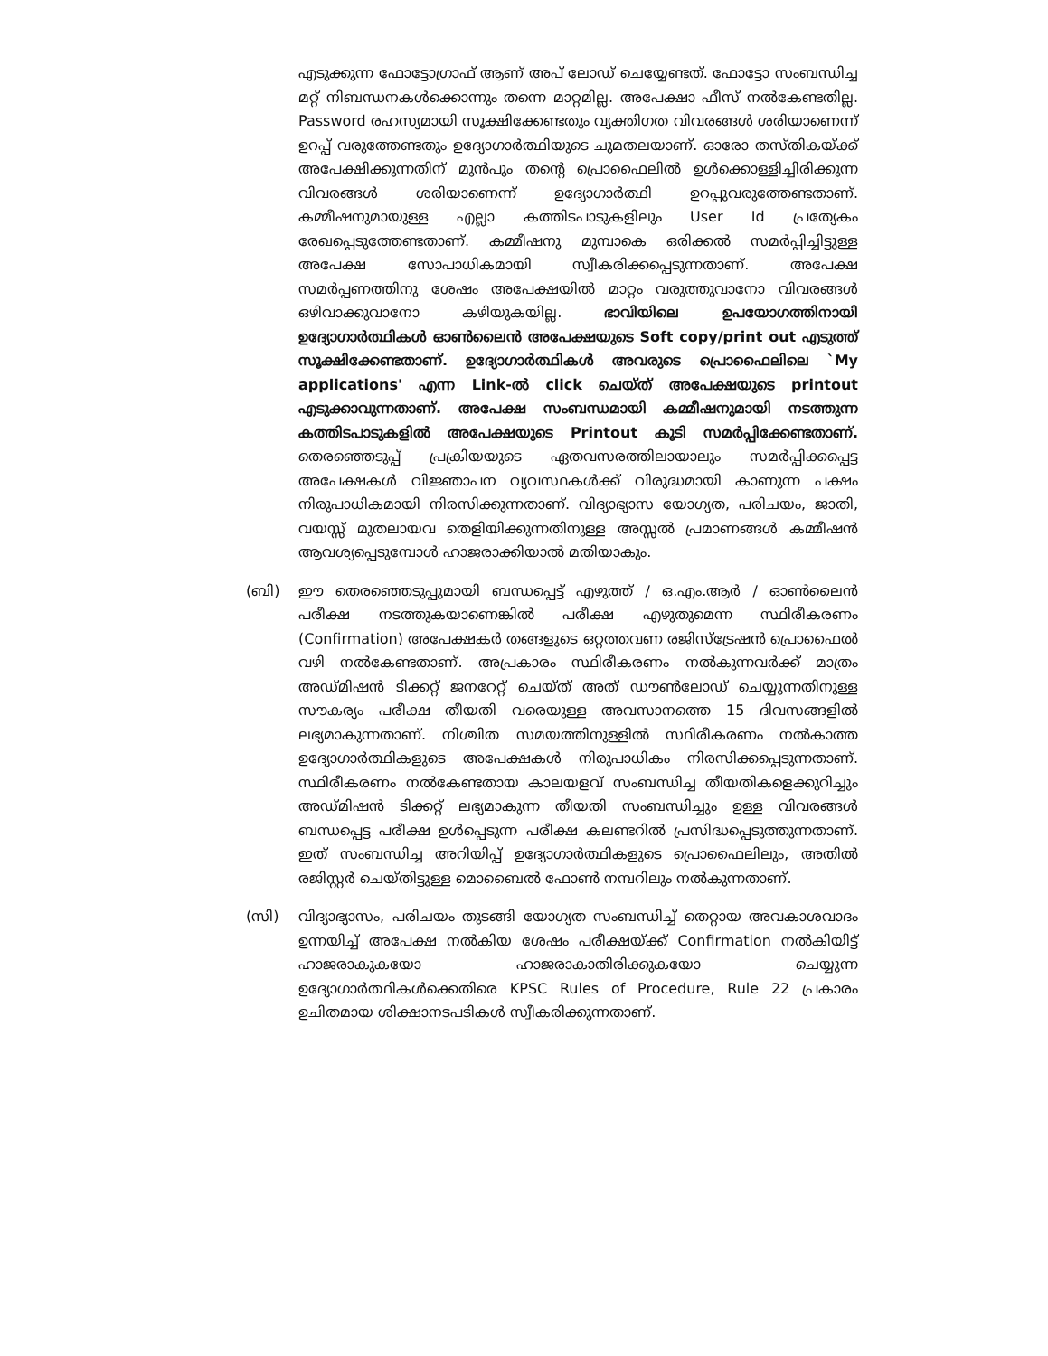എടുക്കുന്ന ഫോട്ടോഗ്രാഫ് ആണ് അപ് ലോഡ് ചെയ്യേണ്ടത്. ഫോട്ടോ സംബന്ധിച്ച മറ്റ് നിബന്ധനകൾക്കൊന്നും തന്നെ മാറ്റമില്ല. അപേക്ഷാ ഫീസ് നൽകേണ്ടതില്ല. Password രഹസ്യമായി സൂക്ഷിക്കേണ്ടതും വ്യക്തിഗത വിവരങ്ങൾ ശരിയാണെന്ന് ഉറപ്പ് വരുത്തേണ്ടതും ഉദ്യോഗാർത്ഥിയുടെ ചുമതലയാണ്. ഓരോ തസ്തികയ്ക്ക് അപേക്ഷിക്കുന്നതിന് മുൻപും തന്റെ പ്രൊഫൈലിൽ ഉൾക്കൊള്ളിച്ചിരിക്കുന്ന വിവരങ്ങൾ ശരിയാണെന്ന് ഉദ്യോഗാർത്ഥി ഉറപ്പുവരുത്തേണ്ടതാണ്. കമ്മീഷനുമായുള്ള എല്ലാ കത്തിടപാടുകളിലും User Id പ്രത്യേകം രേഖപ്പെടുത്തേണ്ടതാണ്. കമ്മീഷനു മുമ്പാകെ ഒരിക്കൽ സമർപ്പിച്ചിട്ടുള്ള അപേക്ഷ സോപാധികമായി സ്വീകരിക്കപ്പെടുന്നതാണ്. അപേക്ഷ സമർപ്പണത്തിനു ശേഷം അപേക്ഷയിൽ മാറ്റം വരുത്തുവാനോ വിവരങ്ങൾ ഒഴിവാക്കുവാനോ കഴിയുകയില്ല. ഭാവിയിലെ ഉപയോഗത്തിനായി ഉദ്യോഗാർത്ഥികൾ ഓൺലൈൻ അപേക്ഷയുടെ Soft copy/print out എടുത്ത് സൂക്ഷിക്കേണ്ടതാണ്. ഉദ്യോഗാർത്ഥികൾ അവരുടെ പ്രൊഫൈലിലെ `My applications' എന്ന Link-ൽ click ചെയ്ത് അപേക്ഷയുടെ printout എടുക്കാവുന്നതാണ്. അപേക്ഷ സംബന്ധമായി കമ്മീഷനുമായി നടത്തുന്ന കത്തിടപാടുകളിൽ അപേക്ഷയുടെ Printout കൂടി സമർപ്പിക്കേണ്ടതാണ്. തെരഞ്ഞെടുപ്പ് പ്രക്രിയയുടെ ഏതവസരത്തിലായാലും സമർപ്പിക്കപ്പെട്ട അപേക്ഷകൾ വിജ്ഞാപന വ്യവസ്ഥകൾക്ക് വിരുദ്ധമായി കാണുന്ന പക്ഷം നിരുപാധികമായി നിരസിക്കുന്നതാണ്. വിദ്യാഭ്യാസ യോഗ്യത, പരിചയം, ജാതി, വയസ്സ് മുതലായവ തെളിയിക്കുന്നതിനുള്ള അസ്സൽ പ്രമാണങ്ങൾ കമ്മീഷൻ ആവശ്യപ്പെടുമ്പോൾ ഹാജരാക്കിയാൽ മതിയാകും.
(ബി) ഈ തെരഞ്ഞെടുപ്പുമായി ബന്ധപ്പെട്ട് എഴുത്ത് / ഒ.എം.ആർ / ഓൺലൈൻ പരീക്ഷ നടത്തുകയാണെങ്കിൽ പരീക്ഷ എഴുതുമെന്ന സ്ഥിരീകരണം (Confirmation) അപേക്ഷകർ തങ്ങളുടെ ഒറ്റത്തവണ രജിസ്ട്രേഷൻ പ്രൊഫൈൽ വഴി നൽകേണ്ടതാണ്. അപ്രകാരം സ്ഥിരീകരണം നൽകുന്നവർക്ക് മാത്രം അഡ്മിഷൻ ടിക്കറ്റ് ജനറേറ്റ് ചെയ്ത് അത് ഡൗൺലോഡ് ചെയ്യുന്നതിനുള്ള സൗകര്യം പരീക്ഷ തീയതി വരെയുള്ള അവസാനത്തെ 15 ദിവസങ്ങളിൽ ലഭ്യമാകുന്നതാണ്. നിശ്ചിത സമയത്തിനുള്ളിൽ സ്ഥിരീകരണം നൽകാത്ത ഉദ്യോഗാർത്ഥികളുടെ അപേക്ഷകൾ നിരുപാധികം നിരസിക്കപ്പെടുന്നതാണ്. സ്ഥിരീകരണം നൽകേണ്ടതായ കാലയളവ് സംബന്ധിച്ച തീയതികളെക്കുറിച്ചും അഡ്മിഷൻ ടിക്കറ്റ് ലഭ്യമാകുന്ന തീയതി സംബന്ധിച്ചും ഉള്ള വിവരങ്ങൾ ബന്ധപ്പെട്ട പരീക്ഷ ഉൾപ്പെടുന്ന പരീക്ഷ കലണ്ടറിൽ പ്രസിദ്ധപ്പെടുത്തുന്നതാണ്. ഇത് സംബന്ധിച്ച അറിയിപ്പ് ഉദ്യോഗാർത്ഥികളുടെ പ്രൊഫൈലിലും, അതിൽ രജിസ്റ്റർ ചെയ്തിട്ടുള്ള മൊബൈൽ ഫോൺ നമ്പറിലും നൽകുന്നതാണ്.
(സി) വിദ്യാഭ്യാസം, പരിചയം തുടങ്ങി യോഗ്യത സംബന്ധിച്ച് തെറ്റായ അവകാശവാദം ഉന്നയിച്ച് അപേക്ഷ നൽകിയ ശേഷം പരീക്ഷയ്ക്ക് Confirmation നൽകിയിട്ട് ഹാജരാകുകയോ ഹാജരാകാതിരിക്കുകയോ ചെയ്യുന്ന ഉദ്യോഗാർത്ഥികൾക്കെതിരെ KPSC Rules of Procedure, Rule 22 പ്രകാരം ഉചിതമായ ശിക്ഷാനടപടികൾ സ്വീകരിക്കുന്നതാണ്.